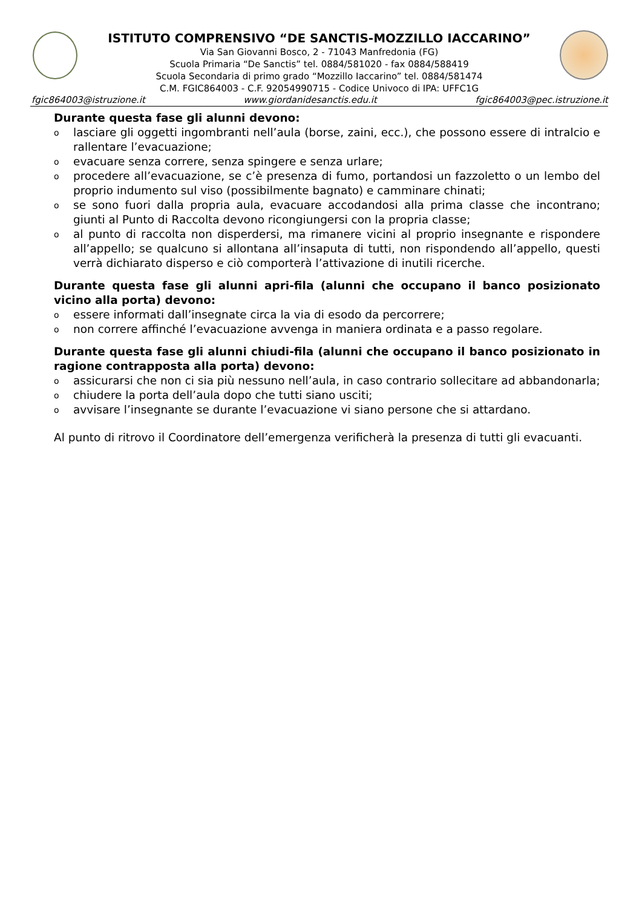ISTITUTO COMPRENSIVO “DE SANCTIS-MOZZILLO IACCARINO”
Via San Giovanni Bosco, 2 - 71043 Manfredonia (FG)
Scuola Primaria “De Sanctis” tel. 0884/581020 - fax 0884/588419
Scuola Secondaria di primo grado “Mozzillo Iaccarino” tel. 0884/581474
C.M. FGIC864003 - C.F. 92054990715 - Codice Univoco di IPA: UFFC1G
fgic864003@istruzione.it www.giordanidesanctis.edu.it fgic864003@pec.istruzione.it
Durante questa fase gli alunni devono:
olasciare gli oggetti ingombranti nell’aula (borse, zaini, ecc.), che possono essere di intralcio e rallentare l’evacuazione;
oevacuare senza correre, senza spingere e senza urlare;
oprocedere all’evacuazione, se c’è presenza di fumo, portandosi un fazzoletto o un lembo del proprio indumento sul viso (possibilmente bagnato) e camminare chinati;
ose sono fuori dalla propria aula, evacuare accodandosi alla prima classe che incontrano; giunti al Punto di Raccolta devono ricongiungersi con la propria classe;
oal punto di raccolta non disperdersi, ma rimanere vicini al proprio insegnante e rispondere all’appello; se qualcuno si allontana all’insaputa di tutti, non rispondendo all’appello, questi verrà dichiarato disperso e ciò comporterà l’attivazione di inutili ricerche.
Durante questa fase gli alunni apri-fila (alunni che occupano il banco posizionato vicino alla porta) devono:
oessere informati dall’insegnate circa la via di esodo da percorrere;
onon correre affinché l’evacuazione avvenga in maniera ordinata e a passo regolare.
Durante questa fase gli alunni chiudi-fila (alunni che occupano il banco posizionato in ragione contrapposta alla porta) devono:
oassicurarsi che non ci sia più nessuno nell’aula, in caso contrario sollecitare ad abbandonarla;
ochiudere la porta dell’aula dopo che tutti siano usciti;
oavvisare l’insegnante se durante l’evacuazione vi siano persone che si attardano.
Al punto di ritrovo il Coordinatore dell’emergenza verificherà la presenza di tutti gli evacuanti.